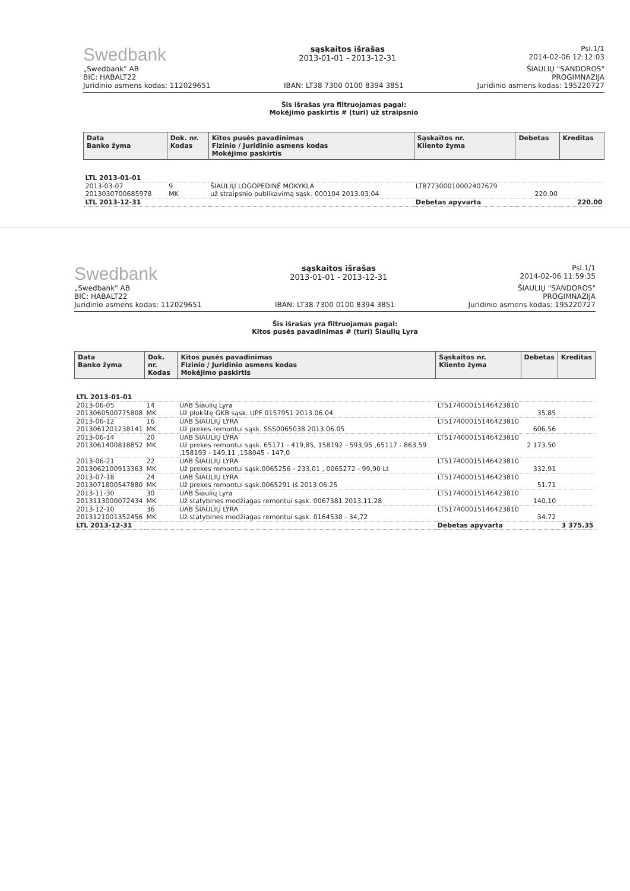Swedbank
sąskaitos išrašas
2013-01-01 - 2013-12-31
Psl.1/1
2014-02-06 12:12:03
„Swedbank" AB
BIC: HABALT22
Juridinio asmens kodas: 112029651
IBAN: LT38 7300 0100 8394 3851
ŠIAULIŲ "SANDOROS"
PROGIMNAZIJA
Juridinio asmens kodas: 195220727
Šis išrašas yra filtruojamas pagal:
Mokėjimo paskirtis # (turi) už straipsnio
| Data Banko žyma | Dok. nr. Kodas | Kitos pusės pavadinimas Fizinio / Juridinio asmens kodas Mokėjimo paskirtis | Sąskaitos nr. Kliento žyma | Debetas | Kreditas |
| --- | --- | --- | --- | --- | --- |
| LTL 2013-01-01 | | | | | |
| 2013-03-07 2013030700685978 | 9 MK | ŠIAULIŲ LOGOPEDINĖ MOKYKLA už straipsnio publikavimą sąsk. 000104 2013.03.04 | LT877300010002407679 | 220.00 | |
| LTL 2013-12-31 | | | Debetas apyvarta | | 220.00 |
Swedbank
sąskaitos išrašas
2013-01-01 - 2013-12-31
Psl.1/1
2014-02-06 11:59:35
„Swedbank" AB
BIC: HABALT22
Juridinio asmens kodas: 112029651
IBAN: LT38 7300 0100 8394 3851
ŠIAULIŲ "SANDOROS"
PROGIMNAZIJA
Juridinio asmens kodas: 195220727
Šis išrašas yra filtruojamas pagal:
Kitos pusės pavadinimas # (turi) Šiaulių Lyra
| Data Banko žyma | Dok. nr. Kodas | Kitos pusės pavadinimas Fizinio / Juridinio asmens kodas Mokėjimo paskirtis | Sąskaitos nr. Kliento žyma | Debetas | Kreditas |
| --- | --- | --- | --- | --- | --- |
| LTL 2013-01-01 | | | | | |
| 2013-06-05 2013060500775808 | 14 MK | UAB Šiaulių Lyra Už plokštę GKB sąsk. UPF 0157951 2013.06.04 | LT517400015146423810 | 35.85 | |
| 2013-06-12 2013061201238141 | 16 MK | UAB ŠIAULIŲ LYRA Už prekes remontui sąsk. SSS0065038 2013.06.05 | LT517400015146423810 | 606.56 | |
| 2013-06-14 2013061400818852 | 20 MK | UAB ŠIAULIŲ LYRA Už prekes remontui sąsk. 65171 - 419,85, 158192 - 593,95 ,65117 - 863,59 ,158193 - 149,11 ,158045 - 147,0 | LT517400015146423810 | 2 173.50 | |
| 2013-06-21 2013062100913363 | 22 MK | UAB ŠIAULIŲ LYRA Už prekes remontui sąsk.0065256 - 233,01 , 0065272 - 99,90 Lt | LT517400015146423810 | 332.91 | |
| 2013-07-18 2013071800547880 | 24 MK | UAB ŠIAULIŲ LYRA Už prekes remontui sąsk.0065291 iš 2013.06.25 | LT517400015146423810 | 51.71 | |
| 2013-11-30 2013113000072434 | 30 MK | UAB Šiaulių Lyra Už statybines medžiagas remontui sąsk. 0067381 2013.11.28 | LT517400015146423810 | 140.10 | |
| 2013-12-10 2013121001352456 | 36 MK | UAB ŠIAULIŲ LYRA Už statybines medžiagas remontui sąsk. 0164530 - 34,72 | LT517400015146423810 | 34.72 | |
| LTL 2013-12-31 | | | Debetas apyvarta | | 3 375.35 |